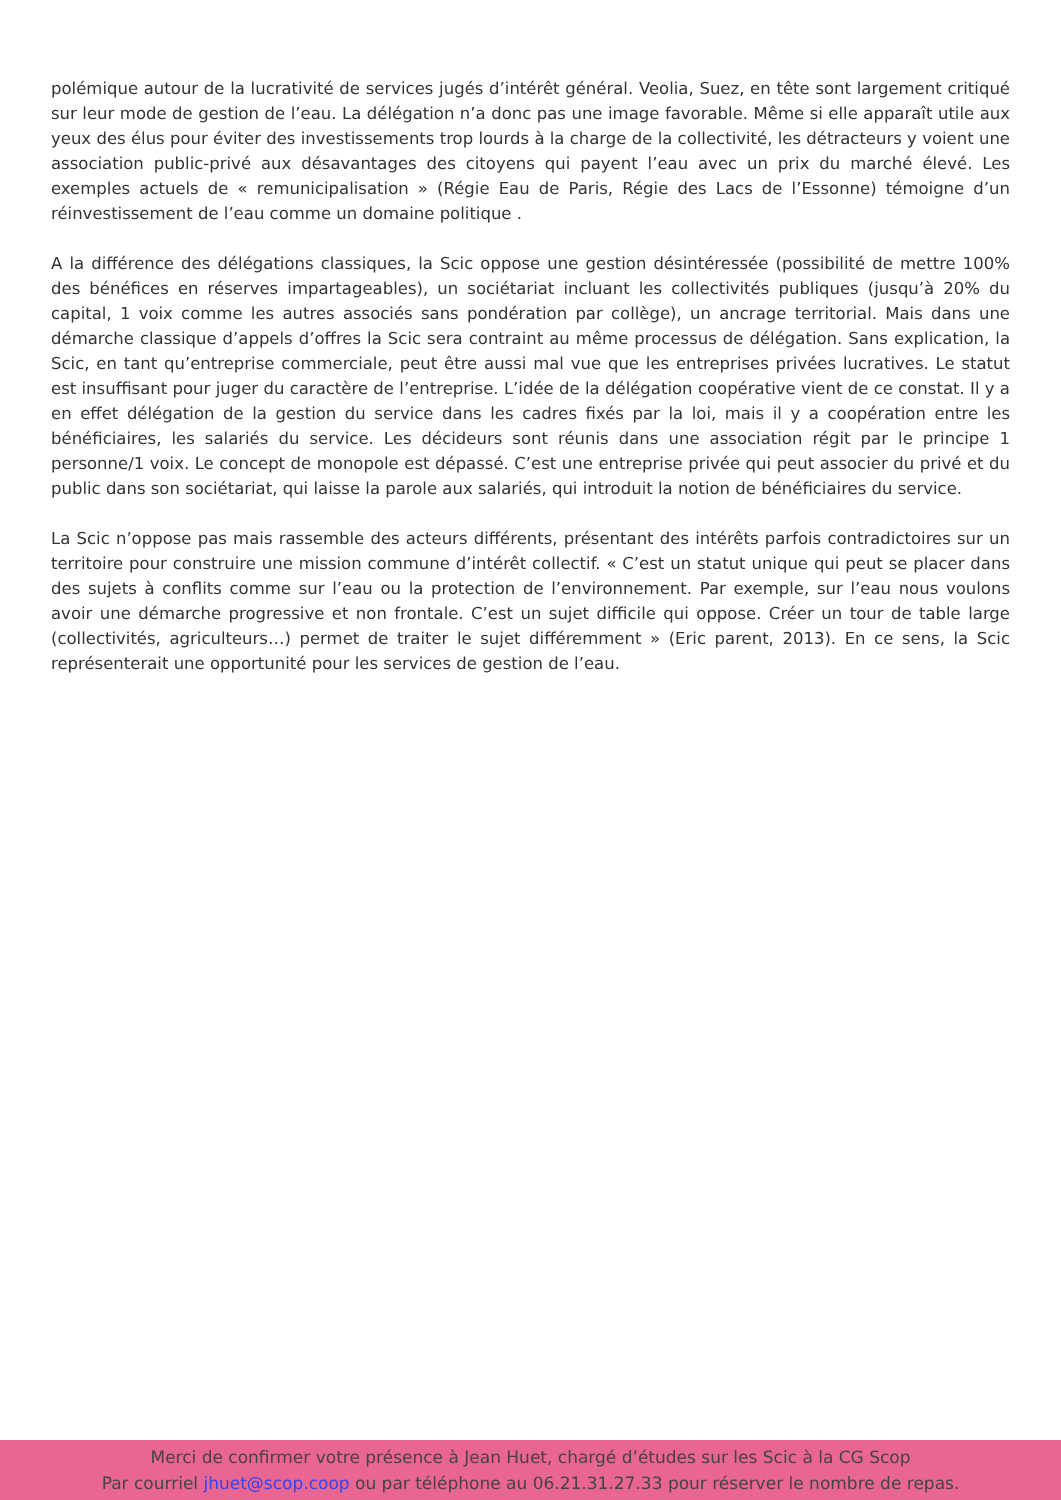polémique autour de la lucrativité de services jugés d’intérêt général. Veolia, Suez, en tête sont largement critiqué sur leur mode de gestion de l’eau. La délégation n’a donc pas une image favorable. Même si elle apparaît utile aux yeux des élus pour éviter des investissements trop lourds à la charge de la collectivité, les détracteurs y voient une association public-privé aux désavantages des citoyens qui payent l’eau avec un prix du marché élevé. Les exemples actuels de « remunicipalisation » (Régie Eau de Paris, Régie des Lacs de l’Essonne) témoigne d’un réinvestissement de l’eau comme un domaine politique .
A la différence des délégations classiques, la Scic oppose une gestion désintéressée (possibilité de mettre 100% des bénéfices en réserves impartageables), un sociétariat incluant les collectivités publiques (jusqu’à 20% du capital, 1 voix comme les autres associés sans pondération par collège), un ancrage territorial. Mais dans une démarche classique d’appels d’offres la Scic sera contraint au même processus de délégation. Sans explication, la Scic, en tant qu’entreprise commerciale, peut être aussi mal vue que les entreprises privées lucratives. Le statut est insuffisant pour juger du caractère de l’entreprise. L’idée de la délégation coopérative vient de ce constat. Il y a en effet délégation de la gestion du service dans les cadres fixés par la loi, mais il y a coopération entre les bénéficiaires, les salariés du service. Les décideurs sont réunis dans une association régit par le principe 1 personne/1 voix. Le concept de monopole est dépassé. C’est une entreprise privée qui peut associer du privé et du public dans son sociétariat, qui laisse la parole aux salariés, qui introduit la notion de bénéficiaires du service.
La Scic n’oppose pas mais rassemble des acteurs différents, présentant des intérêts parfois contradictoires sur un territoire pour construire une mission commune d’intérêt collectif. « C’est un statut unique qui peut se placer dans des sujets à conflits comme sur l’eau ou la protection de l’environnement. Par exemple, sur l’eau nous voulons avoir une démarche progressive et non frontale. C’est un sujet difficile qui oppose. Créer un tour de table large (collectivités, agriculteurs…) permet de traiter le sujet différemment » (Eric parent, 2013). En ce sens, la Scic représenterait une opportunité pour les services de gestion de l’eau.
Merci de confirmer votre présence à Jean Huet, chargé d’études sur les Scic à la CG Scop
Par courriel jhuet@scop.coop ou par téléphone au 06.21.31.27.33 pour réserver le nombre de repas.